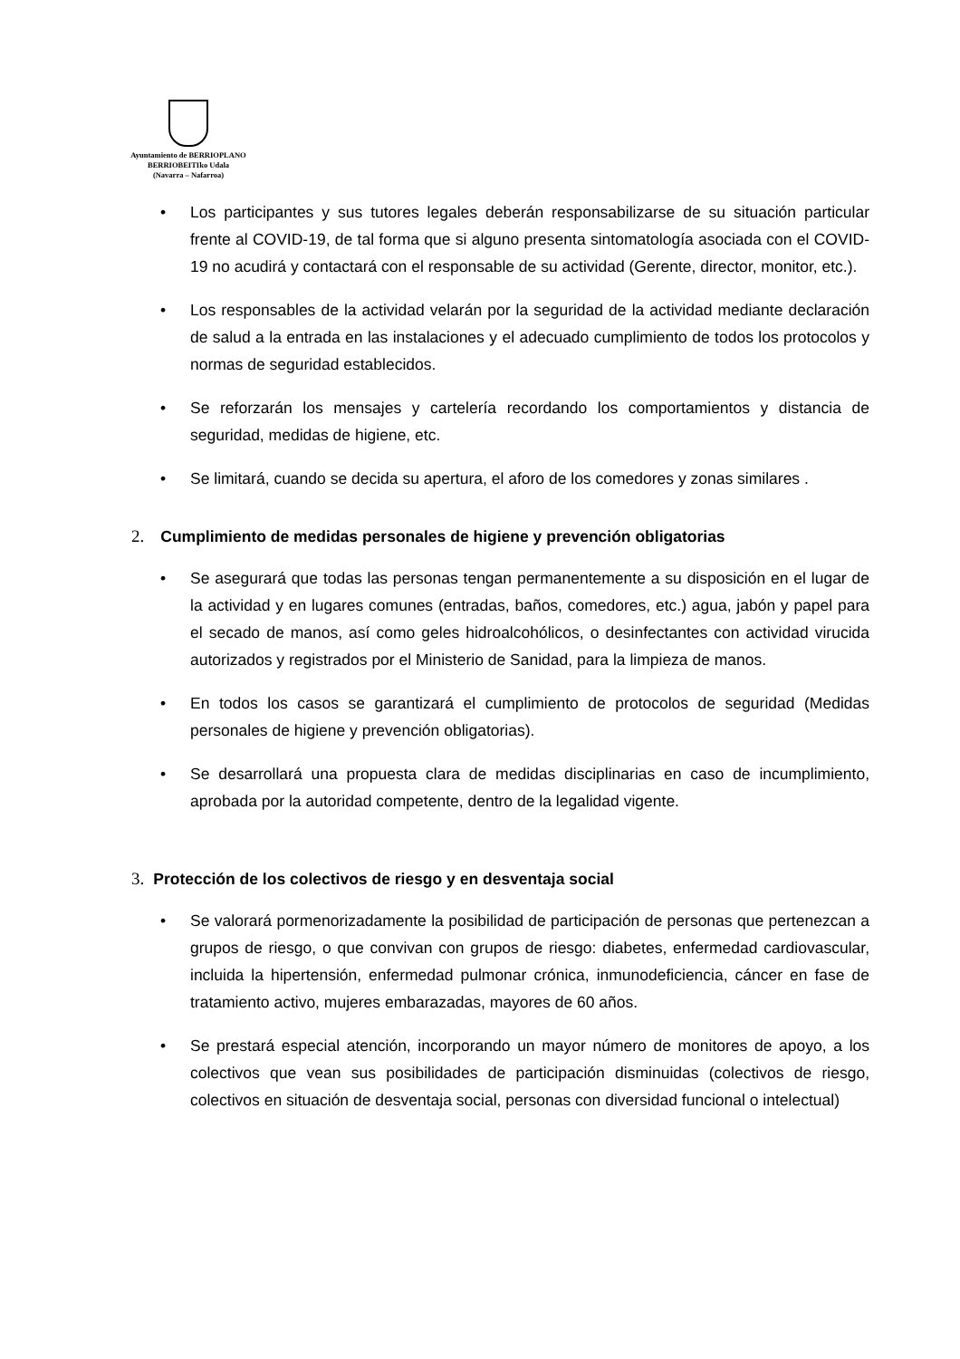Ayuntamiento de BERRIOPLANO
BERRIOBEITIko Udala
(Navarra – Nafarroa)
• Los participantes y sus tutores legales deberán responsabilizarse de su situación particular frente al COVID-19, de tal forma que si alguno presenta sintomatología asociada con el COVID-19 no acudirá y contactará con el responsable de su actividad (Gerente, director, monitor, etc.).
• Los responsables de la actividad velarán por la seguridad de la actividad mediante declaración de salud a la entrada en las instalaciones y el adecuado cumplimiento de todos los protocolos y normas de seguridad establecidos.
• Se reforzarán los mensajes y cartelería recordando los comportamientos y distancia de seguridad, medidas de higiene, etc.
• Se limitará, cuando se decida su apertura, el aforo de los comedores y zonas similares .
2. Cumplimiento de medidas personales de higiene y prevención obligatorias
• Se asegurará que todas las personas tengan permanentemente a su disposición en el lugar de la actividad y en lugares comunes (entradas, baños, comedores, etc.) agua, jabón y papel para el secado de manos, así como geles hidroalcohólicos, o desinfectantes con actividad virucida autorizados y registrados por el Ministerio de Sanidad, para la limpieza de manos.
• En todos los casos se garantizará el cumplimiento de protocolos de seguridad (Medidas personales de higiene y prevención obligatorias).
• Se desarrollará una propuesta clara de medidas disciplinarias en caso de incumplimiento, aprobada por la autoridad competente, dentro de la legalidad vigente.
3. Protección de los colectivos de riesgo y en desventaja social
• Se valorará pormenorizadamente la posibilidad de participación de personas que pertenezcan a grupos de riesgo, o que convivan con grupos de riesgo: diabetes, enfermedad cardiovascular, incluida la hipertensión, enfermedad pulmonar crónica, inmunodeficiencia, cáncer en fase de tratamiento activo, mujeres embarazadas, mayores de 60 años.
• Se prestará especial atención, incorporando un mayor número de monitores de apoyo, a los colectivos que vean sus posibilidades de participación disminuidas (colectivos de riesgo, colectivos en situación de desventaja social, personas con diversidad funcional o intelectual)